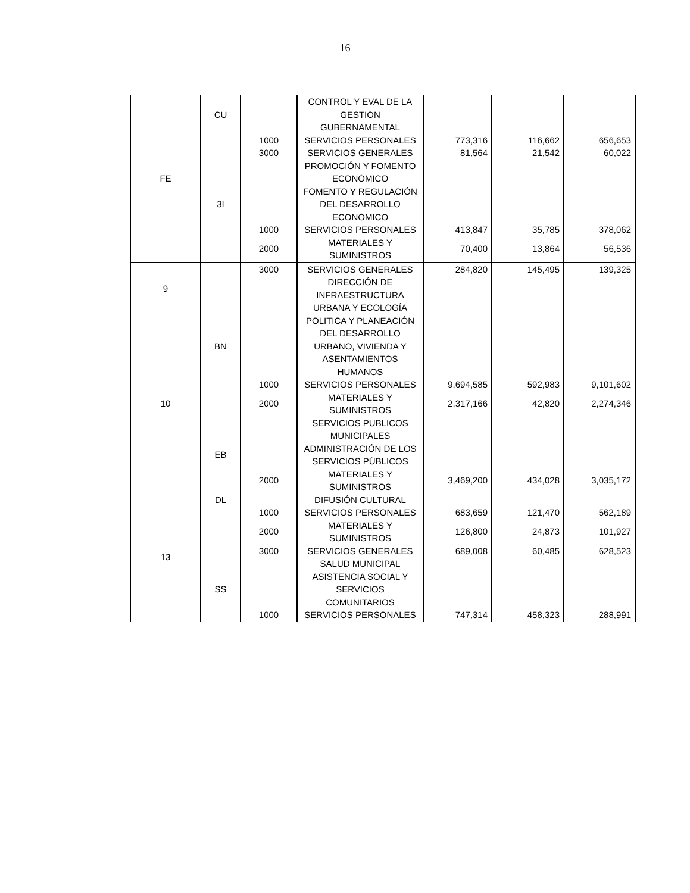16
| FE | CU | | CONTROL Y EVAL DE LA GESTION GUBERNAMENTAL | | | |
| | | 1000 | SERVICIOS PERSONALES | 773,316 | 116,662 | 656,653 |
| | | 3000 | SERVICIOS GENERALES | 81,564 | 21,542 | 60,022 |
| | | | PROMOCIÓN Y FOMENTO ECONÓMICO | | | |
| | 3I | | FOMENTO Y REGULACIÓN DEL DESARROLLO ECONÓMICO | | | |
| | | 1000 | SERVICIOS PERSONALES | 413,847 | 35,785 | 378,062 |
| | | 2000 | MATERIALES Y SUMINISTROS | 70,400 | 13,864 | 56,536 |
| 9 | | 3000 | SERVICIOS GENERALES | 284,820 | 145,495 | 139,325 |
| | | | DIRECCIÓN DE INFRAESTRUCTURA URBANA Y ECOLOGÍA | | | |
| 10 | BN | | POLITICA Y PLANEACIÓN DEL DESARROLLO URBANO, VIVIENDA Y ASENTAMIENTOS HUMANOS | | | |
| | | 1000 | SERVICIOS PERSONALES | 9,694,585 | 592,983 | 9,101,602 |
| | | 2000 | MATERIALES Y SUMINISTROS | 2,317,166 | 42,820 | 2,274,346 |
| | | | SERVICIOS PUBLICOS MUNICIPALES | | | |
| | EB | | ADMINISTRACIÓN DE LOS SERVICIOS PÚBLICOS | | | |
| | | 2000 | MATERIALES Y SUMINISTROS | 3,469,200 | 434,028 | 3,035,172 |
| 13 | DL | | DIFUSIÓN CULTURAL | | | |
| | | 1000 | SERVICIOS PERSONALES | 683,659 | 121,470 | 562,189 |
| | | 2000 | MATERIALES Y SUMINISTROS | 126,800 | 24,873 | 101,927 |
| | | 3000 | SERVICIOS GENERALES | 689,008 | 60,485 | 628,523 |
| | | | SALUD MUNICIPAL | | | |
| | SS | | ASISTENCIA SOCIAL Y SERVICIOS COMUNITARIOS | | | |
| | | 1000 | SERVICIOS PERSONALES | 747,314 | 458,323 | 288,991 |